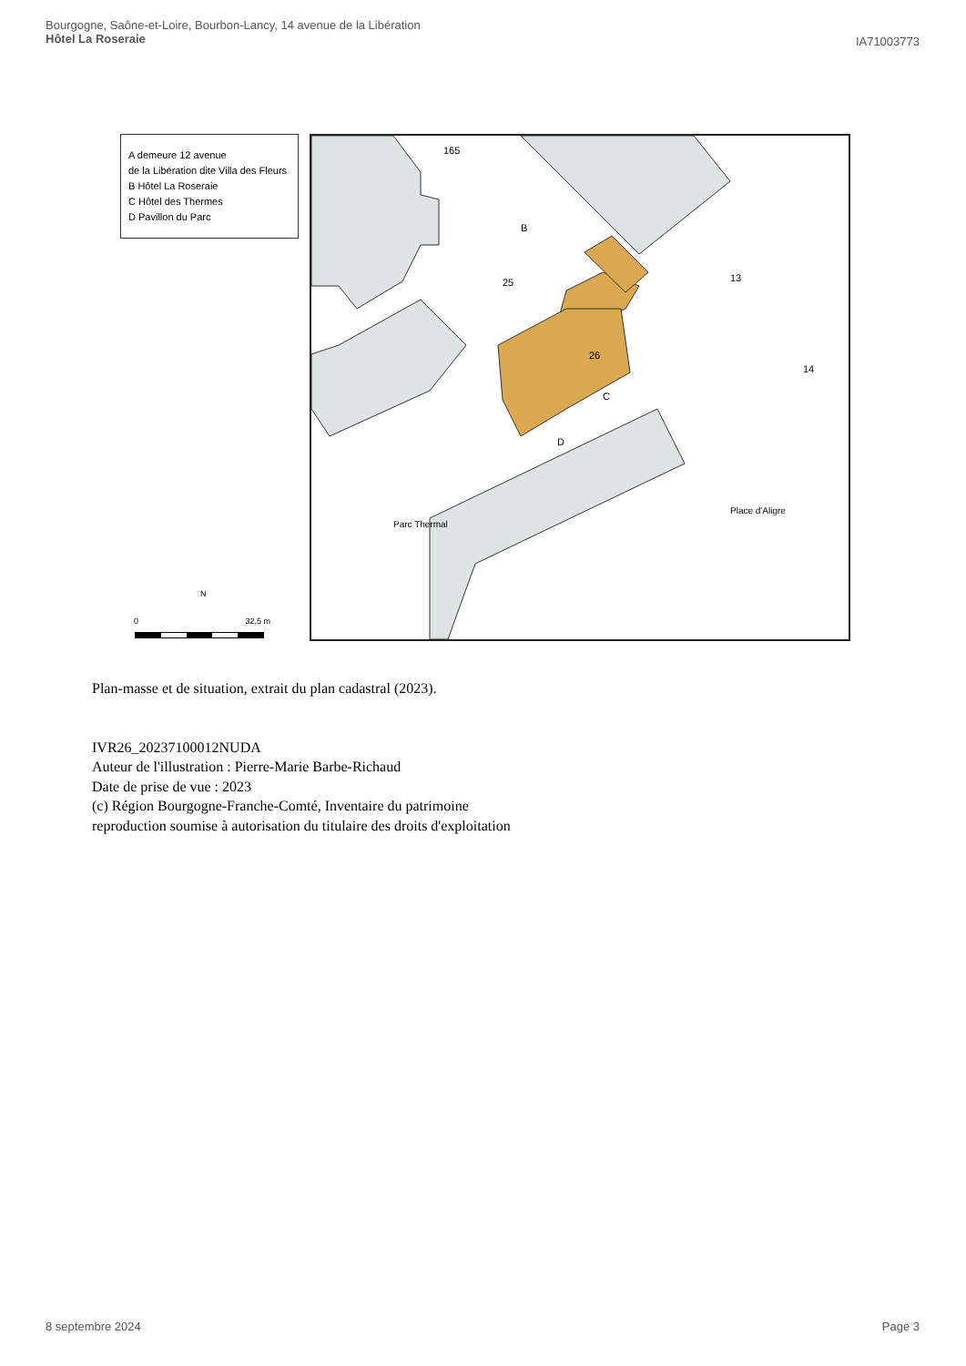Bourgogne, Saône-et-Loire, Bourbon-Lancy, 14 avenue de la Libération
Hôtel La Roseraie
IA71003773
A demeure 12 avenue
de la Libération dite Villa des Fleurs
B Hôtel La Roseraie
C Hôtel des Thermes
D Pavillon du Parc
N
0 32,5 m
165
25
26
C
D
B
Parc Thermal
Place d'Aligre
13
14
Plan-masse et de situation, extrait du plan cadastral (2023).
IVR26_20237100012NUDA
Auteur de l'illustration : Pierre-Marie Barbe-Richaud
Date de prise de vue : 2023
(c) Région Bourgogne-Franche-Comté, Inventaire du patrimoine
reproduction soumise à autorisation du titulaire des droits d'exploitation
8 septembre 2024 Page 3